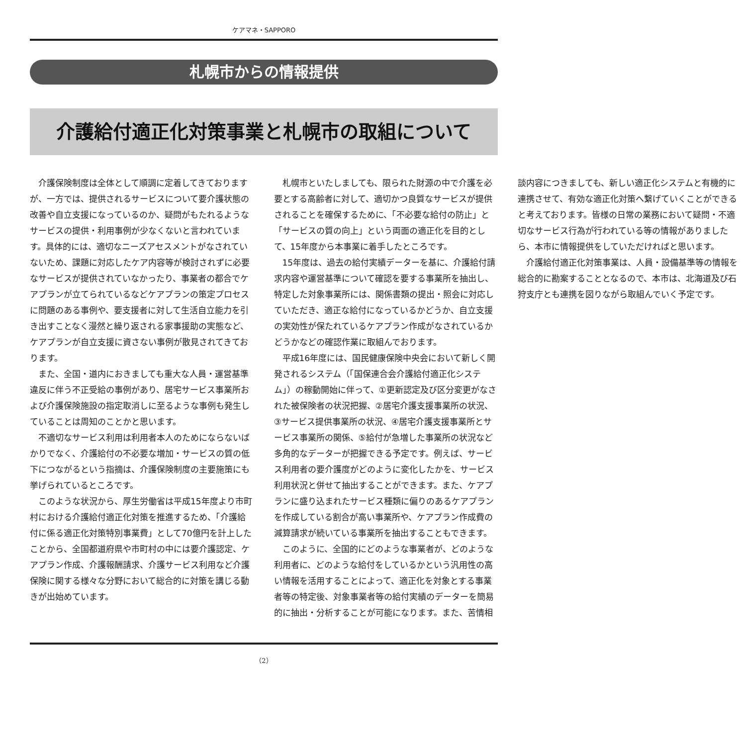ケアマネ・SAPPORO
札幌市からの情報提供
介護給付適正化対策事業と札幌市の取組について
介護保険制度は全体として順調に定着してきておりますが、一方では、提供されるサービスについて要介護状態の改善や自立支援になっているのか、疑問がもたれるようなサービスの提供・利用事例が少なくないと言われています。具体的には、適切なニーズアセスメントがなされていないため、課題に対応したケア内容等が検討されずに必要なサービスが提供されていなかったり、事業者の都合でケアプランが立てられているなどケアプランの策定プロセスに問題のある事例や、要支援者に対して生活自立能力を引き出すことなく漫然と繰り返される家事援助の実態など、ケアプランが自立支援に資さない事例が散見されてきております。
また、全国・道内におきましても重大な人員・運営基準違反に伴う不正受給の事例があり、居宅サービス事業所および介護保険施設の指定取消しに至るような事例も発生していることは周知のことかと思います。
不適切なサービス利用は利用者本人のためにならないばかりでなく、介護給付の不必要な増加・サービスの質の低下につながるという指摘は、介護保険制度の主要施策にも挙げられているところです。
このような状況から、厚生労働省は平成15年度より市町村における介護給付適正化対策を推進するため、「介護給付に係る適正化対策特別事業費」として70億円を計上したことから、全国都道府県や市町村の中には要介護認定、ケアプラン作成、介護報酬請求、介護サービス利用など介護保険に関する様々な分野において総合的に対策を講じる動きが出始めています。
札幌市といたしましても、限られた財源の中で介護を必要とする高齢者に対して、適切かつ良質なサービスが提供されることを確保するために、「不必要な給付の防止」と「サービスの質の向上」という両面の適正化を目的として、15年度から本事業に着手したところです。
15年度は、過去の給付実績データーを基に、介護給付請求内容や運営基準について確認を要する事業所を抽出し、特定した対象事業所には、関係書類の提出・照会に対応していただき、適正な給付になっているかどうか、自立支援の実効性が保たれているケアプラン作成がなされているかどうかなどの確認作業に取組んでおります。
平成16年度には、国民健康保険中央会において新しく開発されるシステム（「国保連合会介護給付適正化システム」）の稼動開始に伴って、①更新認定及び区分変更がなされた被保険者の状況把握、②居宅介護支援事業所の状況、③サービス提供事業所の状況、④居宅介護支援事業所とサービス事業所の関係、⑤給付が急増した事業所の状況など多角的なデーターが把握できる予定です。例えば、サービス利用者の要介護度がどのように変化したかを、サービス利用状況と併せて抽出することができます。また、ケアプランに盛り込まれたサービス種類に偏りのあるケアプランを作成している割合が高い事業所や、ケアプラン作成費の減算請求が続いている事業所を抽出することもできます。
このように、全国的にどのような事業者が、どのような利用者に、どのような給付をしているかという汎用性の高い情報を活用することによって、適正化を対象とする事業者等の特定後、対象事業者等の給付実績のデーターを簡易的に抽出・分析することが可能になります。また、苦情相談内容につきましても、新しい適正化システムと有機的に連携させて、有効な適正化対策へ繋げていくことができると考えております。皆様の日常の業務において疑問・不適切なサービス行為が行われている等の情報がありましたら、本市に情報提供をしていただければと思います。
介護給付適正化対策事業は、人員・設備基準等の情報を総合的に勘案することとなるので、本市は、北海道及び石狩支庁とも連携を図りながら取組んでいく予定です。
（2）